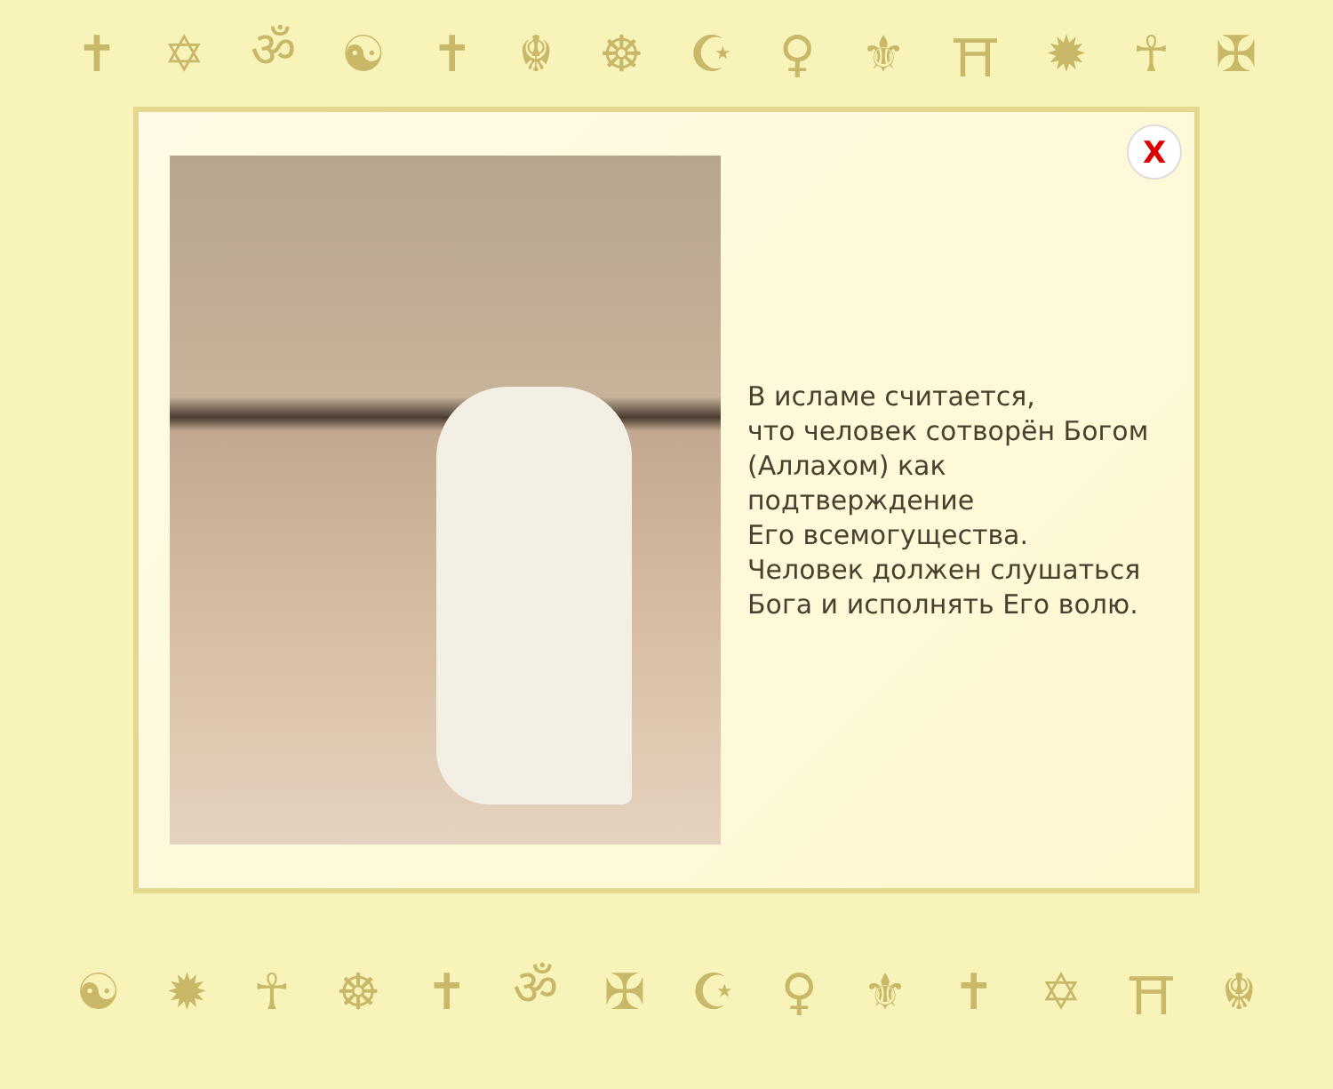✝ ✡ ॐ ☯ ✝ ☬ ☸ ☪ ♀ ⚜ ⛩ ✹ ☥ ✠
X
В исламе считается,
что человек сотворён Богом
(Аллахом) как
подтверждение
Его всемогущества.
Человек должен слушаться
Бога и исполнять Его волю.
☯ ✹ ☥ ☸ ✝ ॐ ✠ ☪ ♀ ⚜ ✝ ✡ ⛩ ☬